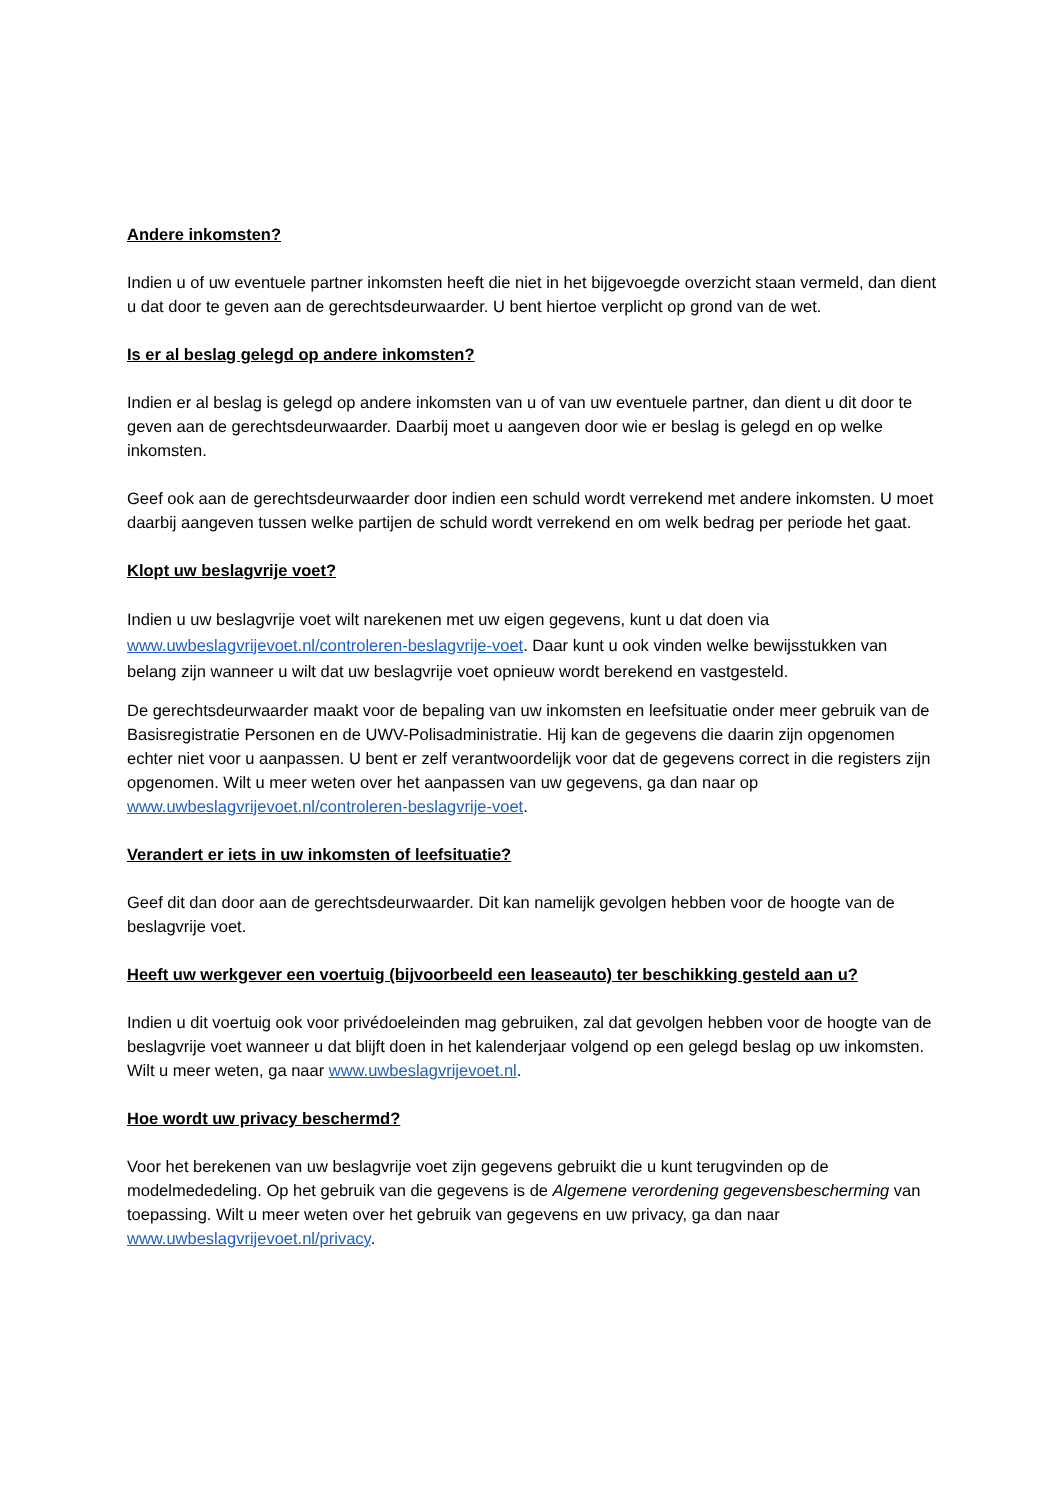Andere inkomsten?
Indien u of uw eventuele partner inkomsten heeft die niet in het bijgevoegde overzicht staan vermeld, dan dient u dat door te geven aan de gerechtsdeurwaarder. U bent hiertoe verplicht op grond van de wet.
Is er al beslag gelegd op andere inkomsten?
Indien er al beslag is gelegd op andere inkomsten van u of van uw eventuele partner, dan dient u dit door te geven aan de gerechtsdeurwaarder. Daarbij moet u aangeven door wie er beslag is gelegd en op welke inkomsten.
Geef ook aan de gerechtsdeurwaarder door indien een schuld wordt verrekend met andere inkomsten. U moet daarbij aangeven tussen welke partijen de schuld wordt verrekend en om welk bedrag per periode het gaat.
Klopt uw beslagvrije voet?
Indien u uw beslagvrije voet wilt narekenen met uw eigen gegevens, kunt u dat doen via www.uwbeslagvrijevoet.nl/controleren-beslagvrije-voet. Daar kunt u ook vinden welke bewijsstukken van belang zijn wanneer u wilt dat uw beslagvrije voet opnieuw wordt berekend en vastgesteld.
De gerechtsdeurwaarder maakt voor de bepaling van uw inkomsten en leefsituatie onder meer gebruik van de Basisregistratie Personen en de UWV-Polisadministratie. Hij kan de gegevens die daarin zijn opgenomen echter niet voor u aanpassen. U bent er zelf verantwoordelijk voor dat de gegevens correct in die registers zijn opgenomen. Wilt u meer weten over het aanpassen van uw gegevens, ga dan naar op www.uwbeslagvrijevoet.nl/controleren-beslagvrije-voet.
Verandert er iets in uw inkomsten of leefsituatie?
Geef dit dan door aan de gerechtsdeurwaarder. Dit kan namelijk gevolgen hebben voor de hoogte van de beslagvrije voet.
Heeft uw werkgever een voertuig (bijvoorbeeld een leaseauto) ter beschikking gesteld aan u?
Indien u dit voertuig ook voor privédoeleinden mag gebruiken, zal dat gevolgen hebben voor de hoogte van de beslagvrije voet wanneer u dat blijft doen in het kalenderjaar volgend op een gelegd beslag op uw inkomsten. Wilt u meer weten, ga naar www.uwbeslagvrijevoet.nl.
Hoe wordt uw privacy beschermd?
Voor het berekenen van uw beslagvrije voet zijn gegevens gebruikt die u kunt terugvinden op de modelmededeling. Op het gebruik van die gegevens is de Algemene verordening gegevensbescherming van toepassing. Wilt u meer weten over het gebruik van gegevens en uw privacy, ga dan naar www.uwbeslagvrijevoet.nl/privacy.